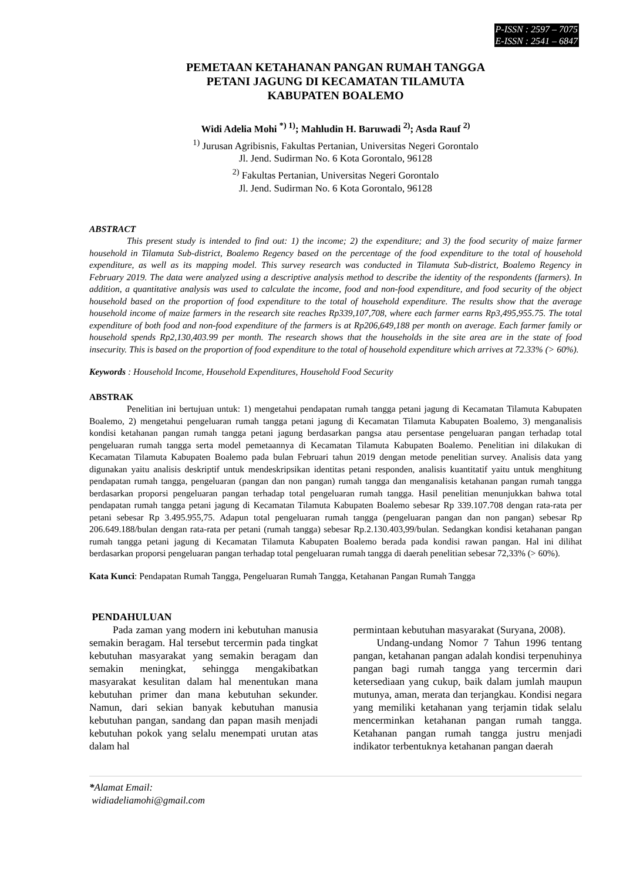P-ISSN : 2597 – 7075
E-ISSN : 2541 – 6847
PEMETAAN KETAHANAN PANGAN RUMAH TANGGA
PETANI JAGUNG DI KECAMATAN TILAMUTA
KABUPATEN BOALEMO
Widi Adelia Mohi <sup>*) 1)</sup>; Mahludin H. Baruwadi <sup>2)</sup>; Asda Rauf <sup>2)</sup>
<sup>1)</sup> Jurusan Agribisnis, Fakultas Pertanian, Universitas Negeri Gorontalo
Jl. Jend. Sudirman No. 6 Kota Gorontalo, 96128
<sup>2)</sup> Fakultas Pertanian, Universitas Negeri Gorontalo
Jl. Jend. Sudirman No. 6 Kota Gorontalo, 96128
ABSTRACT
This present study is intended to find out: 1) the income; 2) the expenditure; and 3) the food security of maize farmer household in Tilamuta Sub-district, Boalemo Regency based on the percentage of the food expenditure to the total of household expenditure, as well as its mapping model. This survey research was conducted in Tilamuta Sub-district, Boalemo Regency in February 2019. The data were analyzed using a descriptive analysis method to describe the identity of the respondents (farmers). In addition, a quantitative analysis was used to calculate the income, food and non-food expenditure, and food security of the object household based on the proportion of food expenditure to the total of household expenditure. The results show that the average household income of maize farmers in the research site reaches Rp339,107,708, where each farmer earns Rp3,495,955.75. The total expenditure of both food and non-food expenditure of the farmers is at Rp206,649,188 per month on average. Each farmer family or household spends Rp2,130,403.99 per month. The research shows that the households in the site area are in the state of food insecurity. This is based on the proportion of food expenditure to the total of household expenditure which arrives at 72.33% (> 60%).
Keywords : Household Income, Household Expenditures, Household Food Security
ABSTRAK
Penelitian ini bertujuan untuk: 1) mengetahui pendapatan rumah tangga petani jagung di Kecamatan Tilamuta Kabupaten Boalemo, 2) mengetahui pengeluaran rumah tangga petani jagung di Kecamatan Tilamuta Kabupaten Boalemo, 3) menganalisis kondisi ketahanan pangan rumah tangga petani jagung berdasarkan pangsa atau persentase pengeluaran pangan terhadap total pengeluaran rumah tangga serta model pemetaannya di Kecamatan Tilamuta Kabupaten Boalemo. Penelitian ini dilakukan di Kecamatan Tilamuta Kabupaten Boalemo pada bulan Februari tahun 2019 dengan metode penelitian survey. Analisis data yang digunakan yaitu analisis deskriptif untuk mendeskripsikan identitas petani responden, analisis kuantitatif yaitu untuk menghitung pendapatan rumah tangga, pengeluaran (pangan dan non pangan) rumah tangga dan menganalisis ketahanan pangan rumah tangga berdasarkan proporsi pengeluaran pangan terhadap total pengeluaran rumah tangga. Hasil penelitian menunjukkan bahwa total pendapatan rumah tangga petani jagung di Kecamatan Tilamuta Kabupaten Boalemo sebesar Rp 339.107.708 dengan rata-rata per petani sebesar Rp 3.495.955,75. Adapun total pengeluaran rumah tangga (pengeluaran pangan dan non pangan) sebesar Rp 206.649.188/bulan dengan rata-rata per petani (rumah tangga) sebesar Rp.2.130.403,99/bulan. Sedangkan kondisi ketahanan pangan rumah tangga petani jagung di Kecamatan Tilamuta Kabupaten Boalemo berada pada kondisi rawan pangan. Hal ini dilihat berdasarkan proporsi pengeluaran pangan terhadap total pengeluaran rumah tangga di daerah penelitian sebesar 72,33% (> 60%).
Kata Kunci: Pendapatan Rumah Tangga, Pengeluaran Rumah Tangga, Ketahanan Pangan Rumah Tangga
PENDAHULUAN
Pada zaman yang modern ini kebutuhan manusia semakin beragam. Hal tersebut tercermin pada tingkat kebutuhan masyarakat yang semakin beragam dan semakin meningkat, sehingga mengakibatkan masyarakat kesulitan dalam hal menentukan mana kebutuhan primer dan mana kebutuhan sekunder. Namun, dari sekian banyak kebutuhan manusia kebutuhan pangan, sandang dan papan masih menjadi kebutuhan pokok yang selalu menempati urutan atas dalam hal
permintaan kebutuhan masyarakat (Suryana, 2008).
Undang-undang Nomor 7 Tahun 1996 tentang pangan, ketahanan pangan adalah kondisi terpenuhinya pangan bagi rumah tangga yang tercermin dari ketersediaan yang cukup, baik dalam jumlah maupun mutunya, aman, merata dan terjangkau. Kondisi negara yang memiliki ketahanan yang terjamin tidak selalu mencerminkan ketahanan pangan rumah tangga. Ketahanan pangan rumah tangga justru menjadi indikator terbentuknya ketahanan pangan daerah
*Alamat Email:
widiadeliamohi@gmail.com